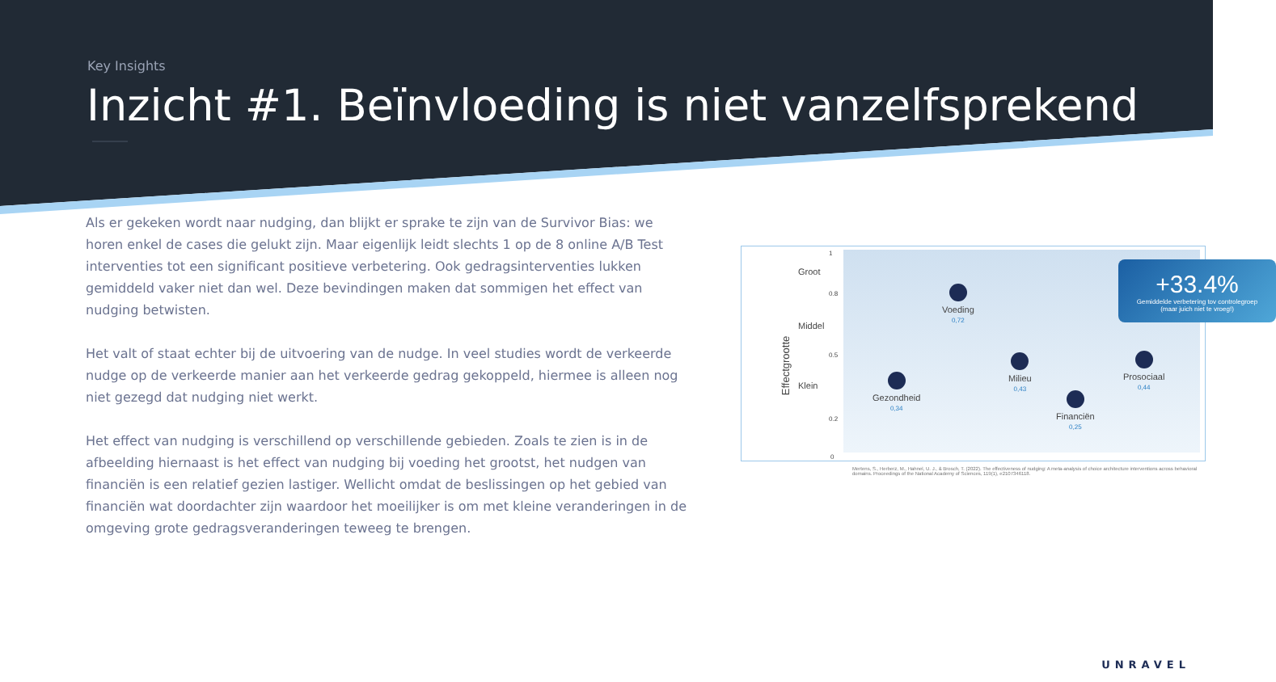Key Insights
Inzicht #1. Beïnvloeding is niet vanzelfsprekend
Als er gekeken wordt naar nudging, dan blijkt er sprake te zijn van de Survivor Bias: we horen enkel de cases die gelukt zijn. Maar eigenlijk leidt slechts 1 op de 8 online A/B Test interventies tot een significant positieve verbetering. Ook gedragsinterventies lukken gemiddeld vaker niet dan wel. Deze bevindingen maken dat sommigen het effect van nudging betwisten.
Het valt of staat echter bij de uitvoering van de nudge. In veel studies wordt de verkeerde nudge op de verkeerde manier aan het verkeerde gedrag gekoppeld, hiermee is alleen nog niet gezegd dat nudging niet werkt.
Het effect van nudging is verschillend op verschillende gebieden. Zoals te zien is in de afbeelding hiernaast is het effect van nudging bij voeding het grootst, het nudgen van financiën is een relatief gezien lastiger. Wellicht omdat de beslissingen op het gebied van financiën wat doordachter zijn waardoor het moeilijker is om met kleine veranderingen in de omgeving grote gedragsveranderingen teweeg te brengen.
Effectgrootte
Groot
Middel
Klein
1
0.8
0.5
0.2
0
+33.4%
Gemiddelde verbetering tov controlegroep
(maar juich niet te vroeg!)
Voeding
0,72
Gezondheid
0,34
Milieu
0,43
Financiën
0,25
Prosociaal
0,44
Mertens, S., Herberz, M., Hahnel, U. J., & Brosch, T. (2022). The effectiveness of nudging: A meta-analysis of choice architecture interventions across behavioral domains. Proceedings of the National Academy of Sciences, 119(1), e2107346118.
UNRAVEL